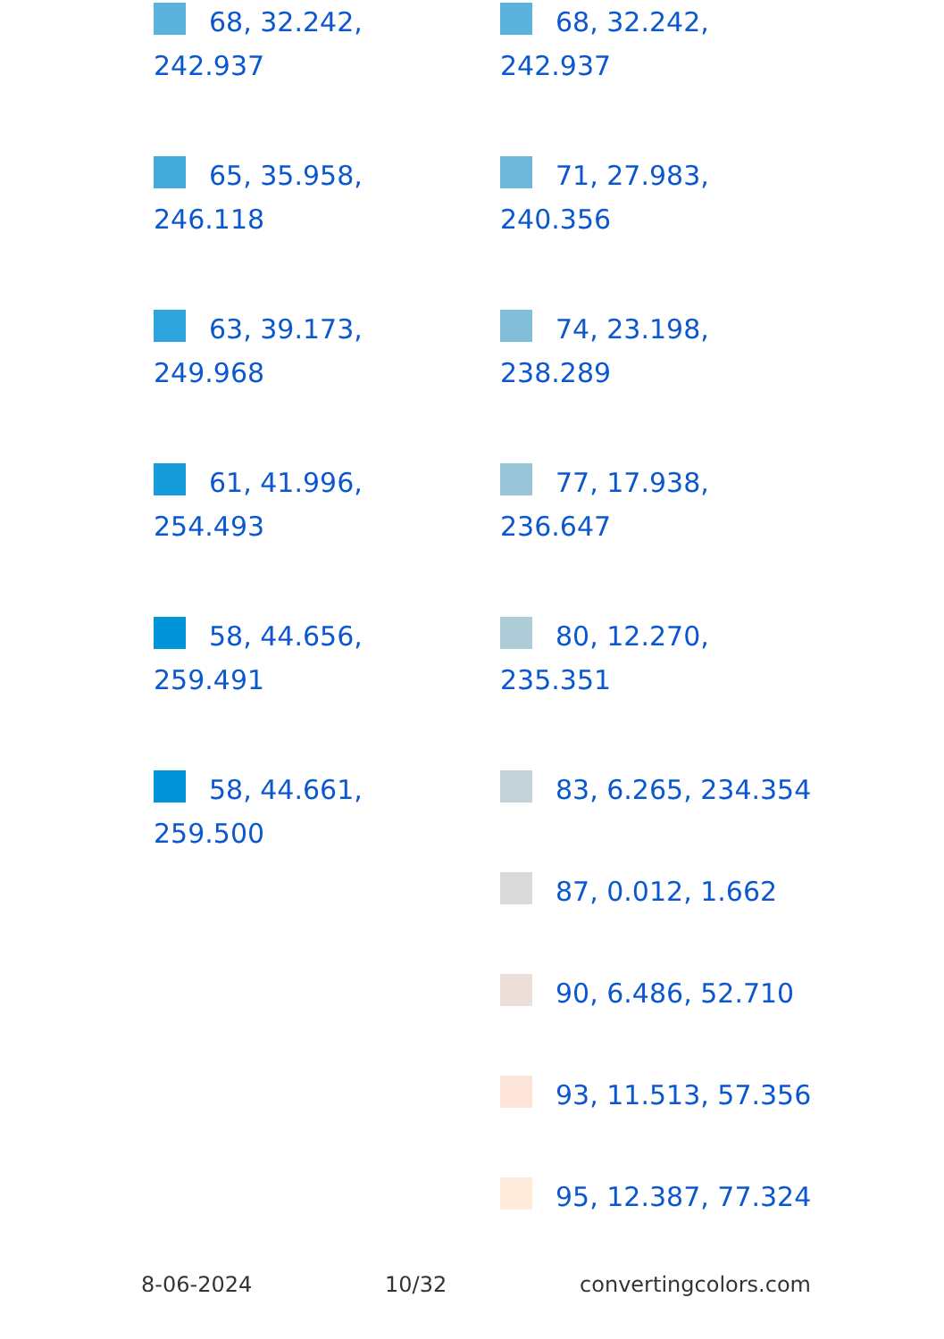68, 32.242, 242.937
65, 35.958, 246.118
63, 39.173, 249.968
61, 41.996, 254.493
58, 44.656, 259.491
58, 44.661, 259.500
68, 32.242, 242.937
71, 27.983, 240.356
74, 23.198, 238.289
77, 17.938, 236.647
80, 12.270, 235.351
83, 6.265, 234.354
87, 0.012, 1.662
90, 6.486, 52.710
93, 11.513, 57.356
95, 12.387, 77.324
8-06-2024 10/32 convertingcolors.com